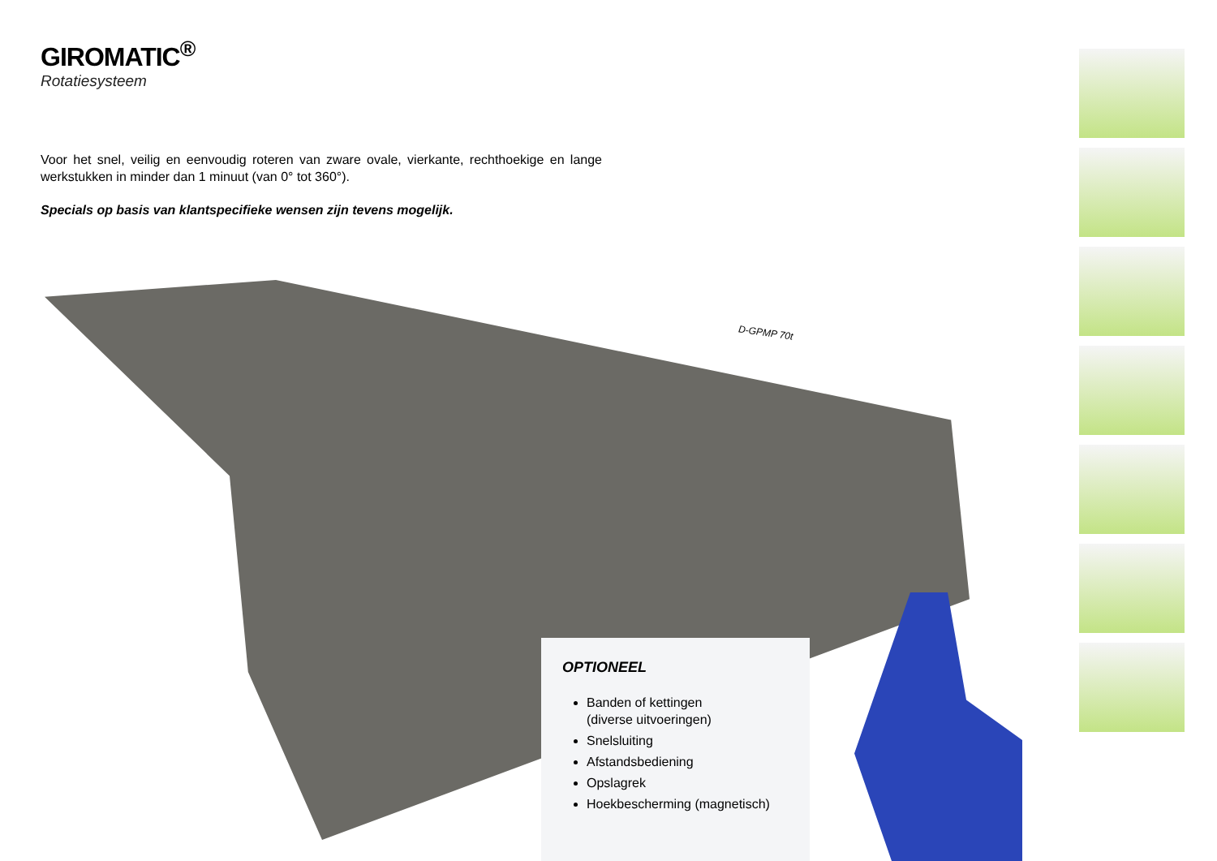GIROMATIC<sup>®</sup>
Rotatiesysteem
Voor het snel, veilig en eenvoudig roteren van zware ovale, vierkante, rechthoekige en lange werkstukken in minder dan 1 minuut (van 0° tot 360°).
Specials op basis van klantspecifieke wensen zijn tevens mogelijk.
D-GPMP 70t
OPTIONEEL
Banden of kettingen
(diverse uitvoeringen)
Snelsluiting
Afstandsbediening
Opslagrek
Hoekbescherming (magnetisch)